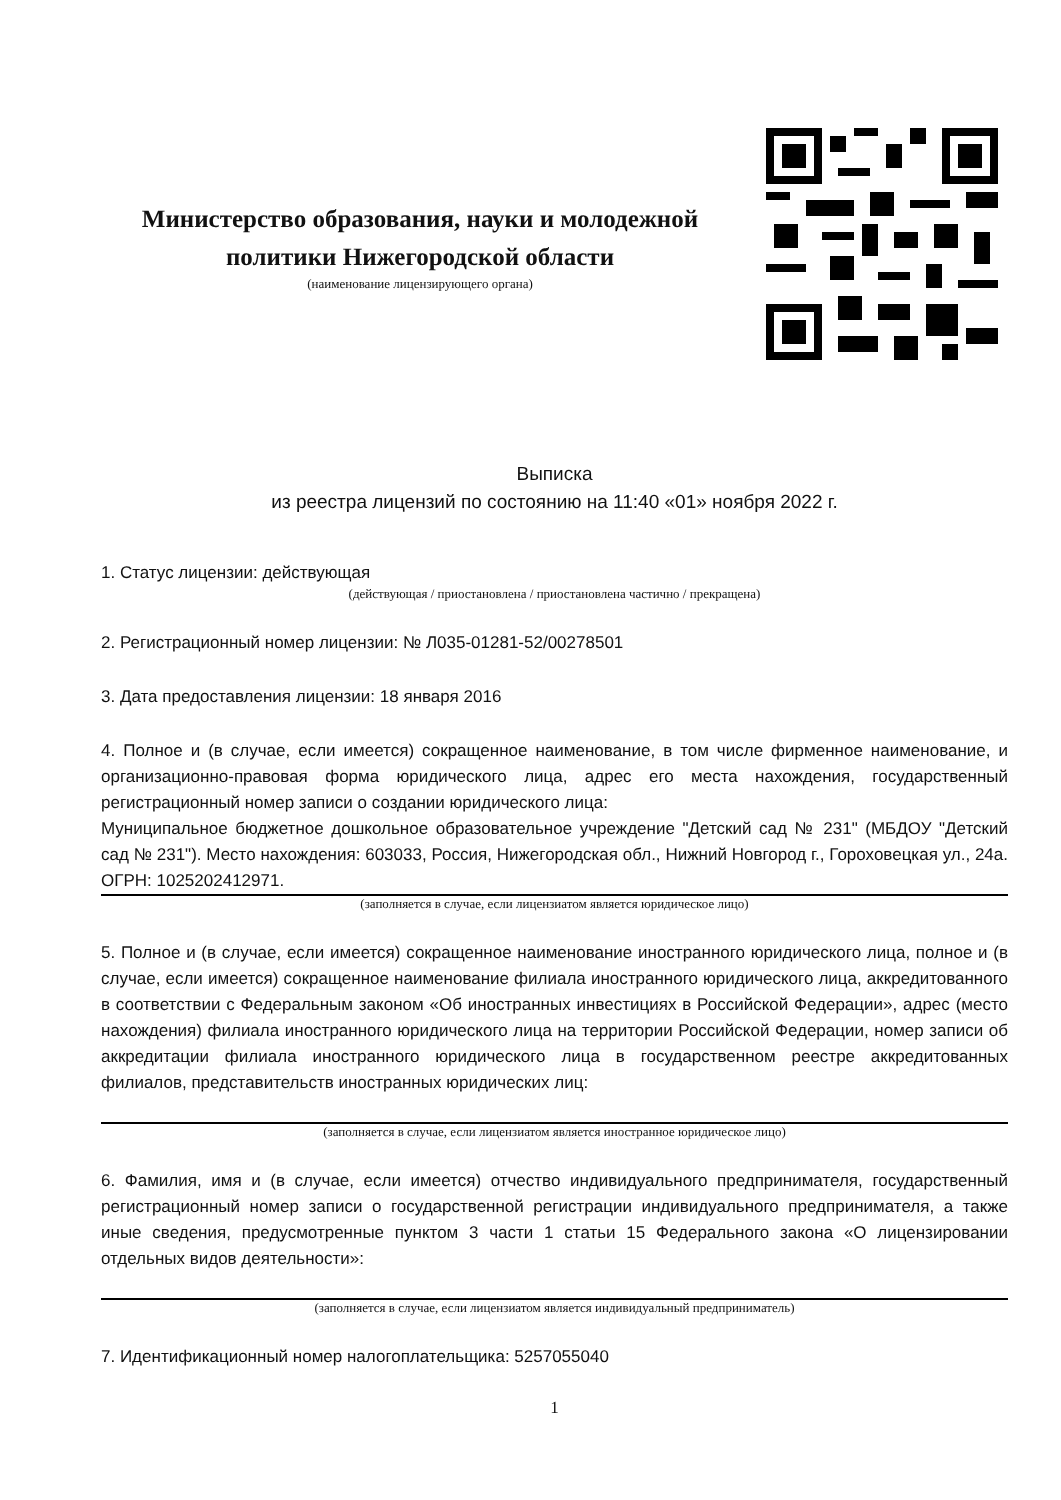Министерство образования, науки и молодежной политики Нижегородской области
(наименование лицензирующего органа)
Выписка
из реестра лицензий по состоянию на 11:40 «01» ноября 2022 г.
1. Статус лицензии: действующая
(действующая / приостановлена / приостановлена частично / прекращена)
2. Регистрационный номер лицензии: № Л035-01281-52/00278501
3. Дата предоставления лицензии: 18 января 2016
4. Полное и (в случае, если имеется) сокращенное наименование, в том числе фирменное наименование, и организационно-правовая форма юридического лица, адрес его места нахождения, государственный регистрационный номер записи о создании юридического лица:
Муниципальное бюджетное дошкольное образовательное учреждение "Детский сад № 231" (МБДОУ "Детский сад № 231"). Место нахождения: 603033, Россия, Нижегородская обл., Нижний Новгород г., Гороховецкая ул., 24а. ОГРН: 1025202412971.
(заполняется в случае, если лицензиатом является юридическое лицо)
5. Полное и (в случае, если имеется) сокращенное наименование иностранного юридического лица, полное и (в случае, если имеется) сокращенное наименование филиала иностранного юридического лица, аккредитованного в соответствии с Федеральным законом «Об иностранных инвестициях в Российской Федерации», адрес (место нахождения) филиала иностранного юридического лица на территории Российской Федерации, номер записи об аккредитации филиала иностранного юридического лица в государственном реестре аккредитованных филиалов, представительств иностранных юридических лиц:
(заполняется в случае, если лицензиатом является иностранное юридическое лицо)
6. Фамилия, имя и (в случае, если имеется) отчество индивидуального предпринимателя, государственный регистрационный номер записи о государственной регистрации индивидуального предпринимателя, а также иные сведения, предусмотренные пунктом 3 части 1 статьи 15 Федерального закона «О лицензировании отдельных видов деятельности»:
(заполняется в случае, если лицензиатом является индивидуальный предприниматель)
7. Идентификационный номер налогоплательщика: 5257055040
1